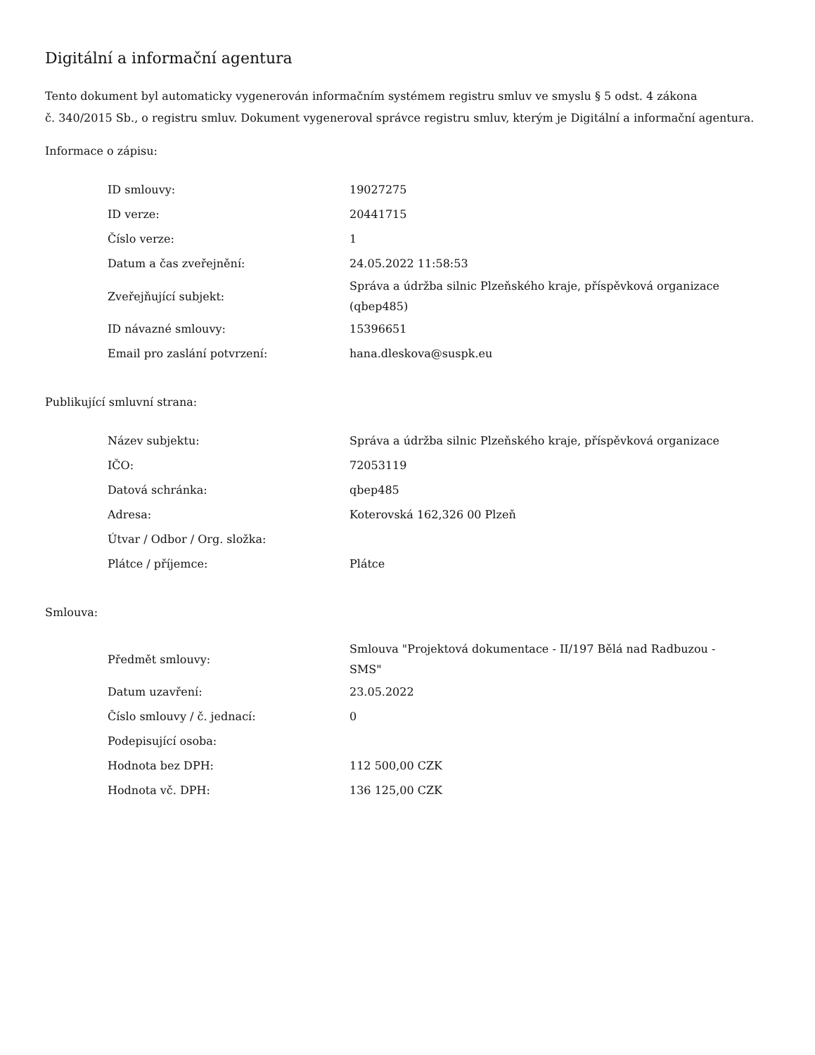Digitální a informační agentura
Tento dokument byl automaticky vygenerován informačním systémem registru smluv ve smyslu § 5 odst. 4 zákona
č. 340/2015 Sb., o registru smluv. Dokument vygeneroval správce registru smluv, kterým je Digitální a informační agentura.
Informace o zápisu:
| ID smlouvy: | 19027275 |
| ID verze: | 20441715 |
| Číslo verze: | 1 |
| Datum a čas zveřejnění: | 24.05.2022 11:58:53 |
| Zveřejňující subjekt: | Správa a údržba silnic Plzeňského kraje, příspěvková organizace (qbep485) |
| ID návazné smlouvy: | 15396651 |
| Email pro zaslání potvrzení: | hana.dleskova@suspk.eu |
Publikující smluvní strana:
| Název subjektu: | Správa a údržba silnic Plzeňského kraje, příspěvková organizace |
| IČO: | 72053119 |
| Datová schránka: | qbep485 |
| Adresa: | Koterovská 162,326 00 Plzeň |
| Útvar / Odbor / Org. složka: | |
| Plátce / příjemce: | Plátce |
Smlouva:
| Předmět smlouvy: | Smlouva "Projektová dokumentace - II/197 Bělá nad Radbuzou - SMS" |
| Datum uzavření: | 23.05.2022 |
| Číslo smlouvy / č. jednací: | 0 |
| Podepisující osoba: | |
| Hodnota bez DPH: | 112 500,00 CZK |
| Hodnota vč. DPH: | 136 125,00 CZK |